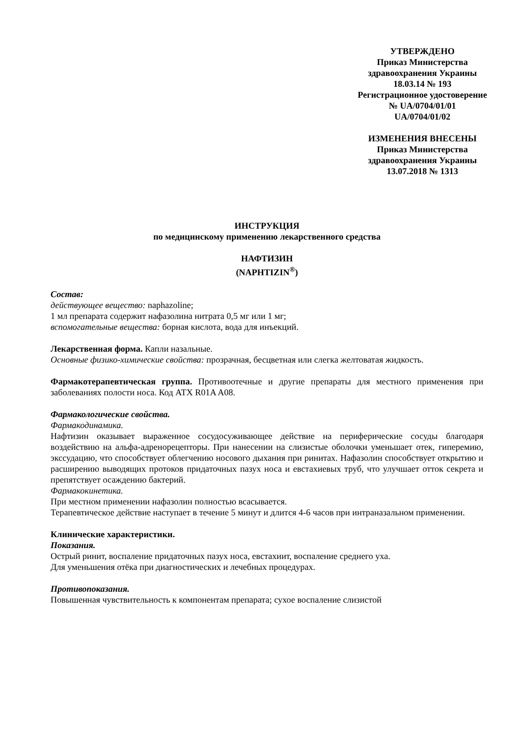УТВЕРЖДЕНО
Приказ Министерства
здравоохранения Украины
18.03.14 № 193
Регистрационное удостоверение
№ UA/0704/01/01
UA/0704/01/02
ИЗМЕНЕНИЯ ВНЕСЕНЫ
Приказ Министерства
здравоохранения Украины
13.07.2018 № 1313
ИНСТРУКЦИЯ
по медицинскому применению лекарственного средства
НАФТИЗИН
(NAPHTIZIN<sup>®</sup>)
Состав:
действующее вещество: naphazoline;
1 мл препарата содержит нафазолина нитрата 0,5 мг или 1 мг;
вспомогательные вещества: борная кислота, вода для инъекций.
Лекарственная форма. Капли назальные.
Основные физико-химические свойства: прозрачная, бесцветная или слегка желтоватая жидкость.
Фармакотерапевтическая группа. Противоотечные и другие препараты для местного применения при заболеваниях полости носа. Код АТХ R01A A08.
Фармакологические свойства.
Фармакодинамика.
Нафтизин оказывает выраженное сосудосуживающее действие на периферические сосуды благодаря воздействию на альфа-адренорецепторы. При нанесении на слизистые оболочки уменьшает отек, гиперемию, экссудацию, что способствует облегчению носового дыхания при ринитах. Нафазолин способствует открытию и расширению выводящих протоков придаточных пазух носа и евстахиевых труб, что улучшает отток секрета и препятствует осаждению бактерий.
Фармакокинетика.
При местном применении нафазолин полностью всасывается.
Терапевтическое действие наступает в течение 5 минут и длится 4-6 часов при интраназальном применении.
Клинические характеристики.
Показания.
Острый ринит, воспаление придаточных пазух носа, евстахиит, воспаление среднего уха.
Для уменьшения отёка при диагностических и лечебных процедурах.
Противопоказания.
Повышенная чувствительность к компонентам препарата; сухое воспаление слизистой